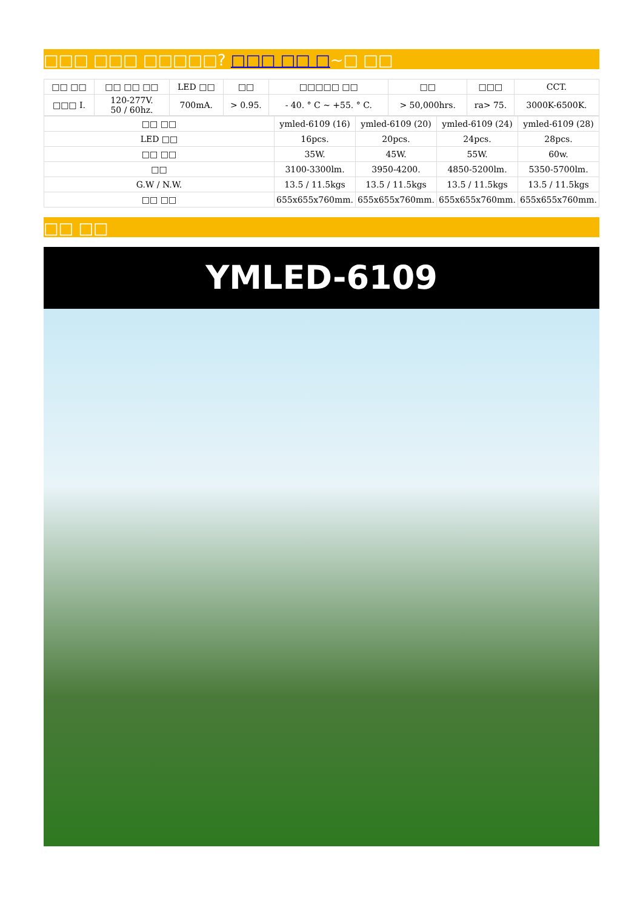□□□ □□□ □□□□□? □□□ □□ □~□ □□
| □□ □□ | □□ □□ □□ | LED □□ | □□ | □□□□□ □□ | □□ | □□□ | CCT. |
| □□□ I. | 120-277V. 50 / 60hz. | 700mA. | > 0.95. | - 40. ° C ~ +55. ° C. | > 50,000hrs. | ra> 75. | 3000K-6500K. |
| □□ □□ | ymled-6109 (16) | ymled-6109 (20) | ymled-6109 (24) | ymled-6109 (28) |
| LED □□ | 16pcs. | 20pcs. | 24pcs. | 28pcs. |
| □□ □□ | 35W. | 45W. | 55W. | 60w. |
| □□ | 3100-3300lm. | 3950-4200. | 4850-5200lm. | 5350-5700lm. |
| G.W / N.W. | 13.5 / 11.5kgs | 13.5 / 11.5kgs | 13.5 / 11.5kgs | 13.5 / 11.5kgs |
| □□ □□ | 655x655x760mm. | 655x655x760mm. | 655x655x760mm. | 655x655x760mm. |
□□ □□
YMLED-6109